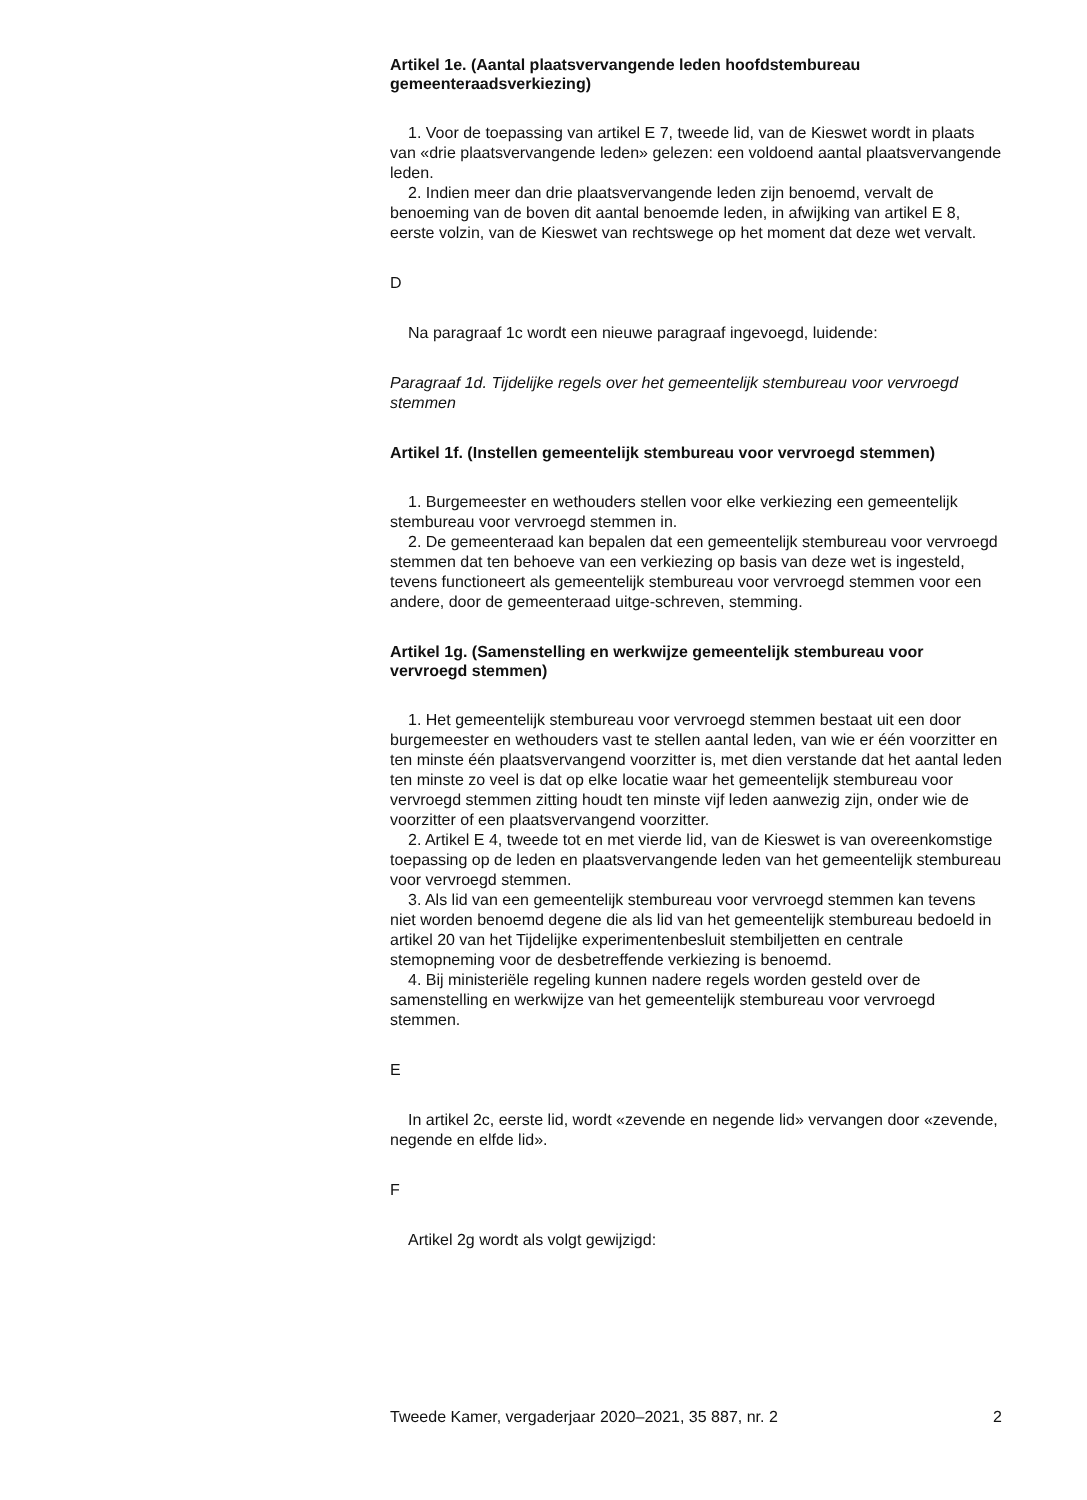Artikel 1e. (Aantal plaatsvervangende leden hoofdstembureau gemeenteraadsverkiezing)
1. Voor de toepassing van artikel E 7, tweede lid, van de Kieswet wordt in plaats van «drie plaatsvervangende leden» gelezen: een voldoend aantal plaatsvervangende leden.
2. Indien meer dan drie plaatsvervangende leden zijn benoemd, vervalt de benoeming van de boven dit aantal benoemde leden, in afwijking van artikel E 8, eerste volzin, van de Kieswet van rechtswege op het moment dat deze wet vervalt.
D
Na paragraaf 1c wordt een nieuwe paragraaf ingevoegd, luidende:
Paragraaf 1d. Tijdelijke regels over het gemeentelijk stembureau voor vervroegd stemmen
Artikel 1f. (Instellen gemeentelijk stembureau voor vervroegd stemmen)
1. Burgemeester en wethouders stellen voor elke verkiezing een gemeentelijk stembureau voor vervroegd stemmen in.
2. De gemeenteraad kan bepalen dat een gemeentelijk stembureau voor vervroegd stemmen dat ten behoeve van een verkiezing op basis van deze wet is ingesteld, tevens functioneert als gemeentelijk stembureau voor vervroegd stemmen voor een andere, door de gemeenteraad uitge-schreven, stemming.
Artikel 1g. (Samenstelling en werkwijze gemeentelijk stembureau voor vervroegd stemmen)
1. Het gemeentelijk stembureau voor vervroegd stemmen bestaat uit een door burgemeester en wethouders vast te stellen aantal leden, van wie er één voorzitter en ten minste één plaatsvervangend voorzitter is, met dien verstande dat het aantal leden ten minste zo veel is dat op elke locatie waar het gemeentelijk stembureau voor vervroegd stemmen zitting houdt ten minste vijf leden aanwezig zijn, onder wie de voorzitter of een plaatsvervangend voorzitter.
2. Artikel E 4, tweede tot en met vierde lid, van de Kieswet is van overeenkomstige toepassing op de leden en plaatsvervangende leden van het gemeentelijk stembureau voor vervroegd stemmen.
3. Als lid van een gemeentelijk stembureau voor vervroegd stemmen kan tevens niet worden benoemd degene die als lid van het gemeentelijk stembureau bedoeld in artikel 20 van het Tijdelijke experimentenbesluit stembiljetten en centrale stemopneming voor de desbetreffende verkiezing is benoemd.
4. Bij ministeriële regeling kunnen nadere regels worden gesteld over de samenstelling en werkwijze van het gemeentelijk stembureau voor vervroegd stemmen.
E
In artikel 2c, eerste lid, wordt «zevende en negende lid» vervangen door «zevende, negende en elfde lid».
F
Artikel 2g wordt als volgt gewijzigd:
Tweede Kamer, vergaderjaar 2020–2021, 35 887, nr. 2 2